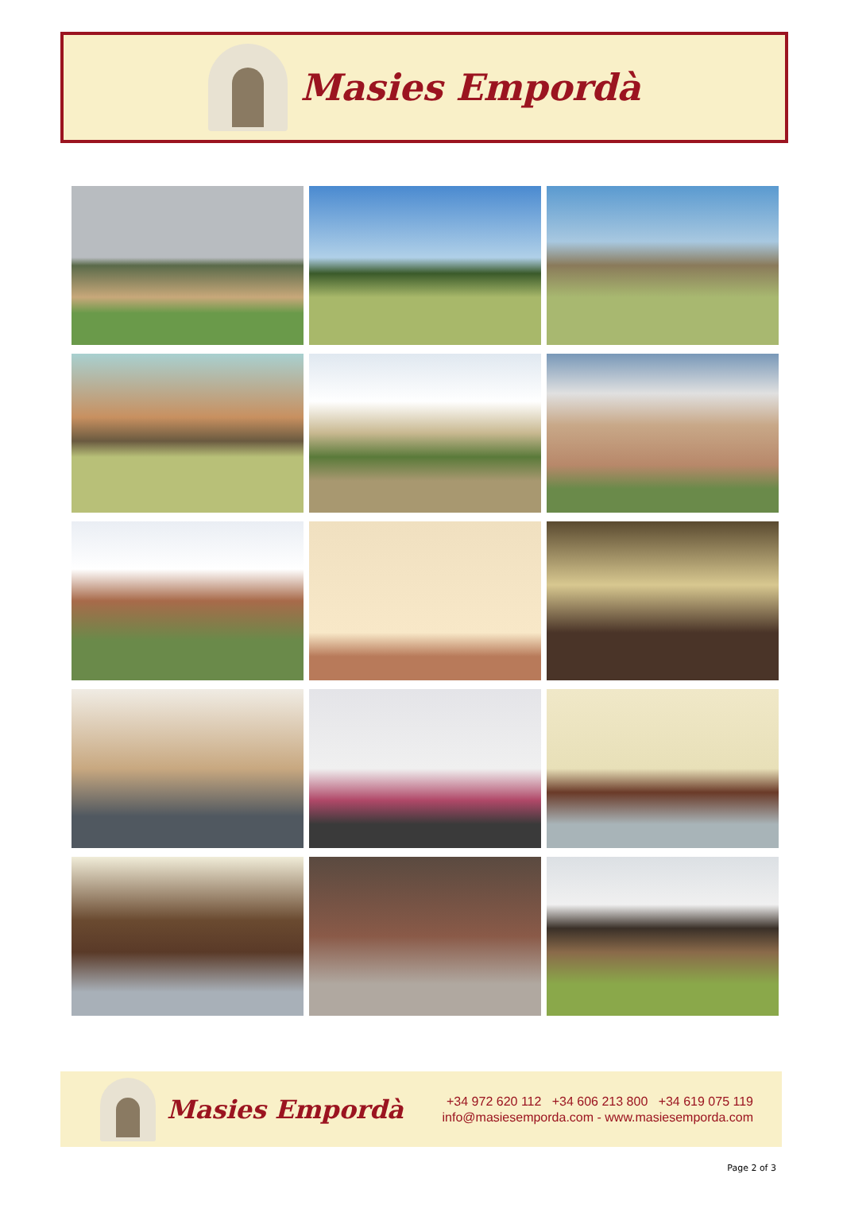Masies Empordà
Masies Empordà
+34 972 620 112 +34 606 213 800 +34 619 075 119
info@masiesemporda.com - www.masiesemporda.com
Page 2 of 3